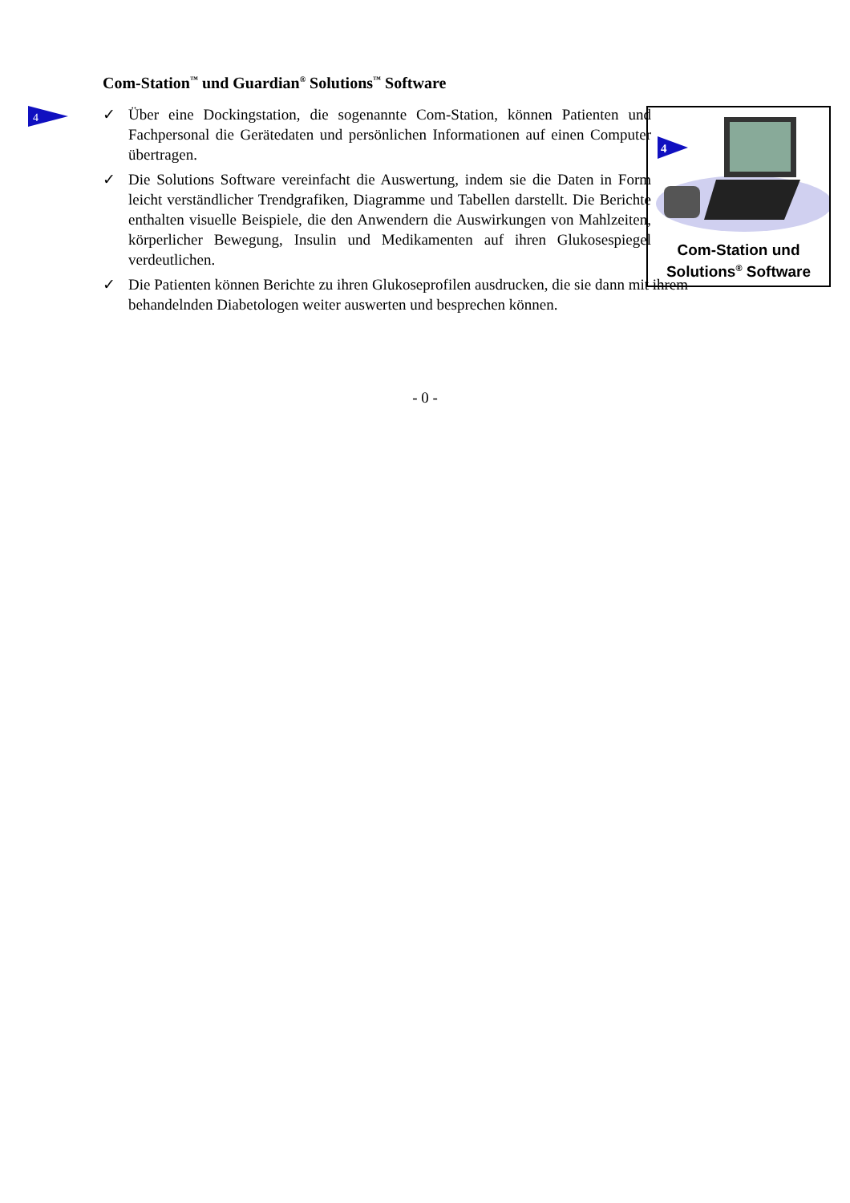Com-Station<sup>™</sup> und Guardian<sup>®</sup> Solutions<sup>™</sup> Software
4
✓ Über eine Dockingstation, die sogenannte Com-Station, können Patienten und Fachpersonal die Gerätedaten und persönlichen Informationen auf einen Computer übertragen.
✓ Die Solutions Software vereinfacht die Auswertung, indem sie die Daten in Form leicht verständlicher Trendgrafiken, Diagramme und Tabellen darstellt. Die Berichte enthalten visuelle Beispiele, die den Anwendern die Auswirkungen von Mahlzeiten, körperlicher Bewegung, Insulin und Medikamenten auf ihren Glukosespiegel verdeutlichen.
✓ Die Patienten können Berichte zu ihren Glukoseprofilen ausdrucken, die sie dann mit ihrem behandelnden Diabetologen weiter auswerten und besprechen können.
4
Com-Station und
Solutions<sup>®</sup> Software
- 0 -